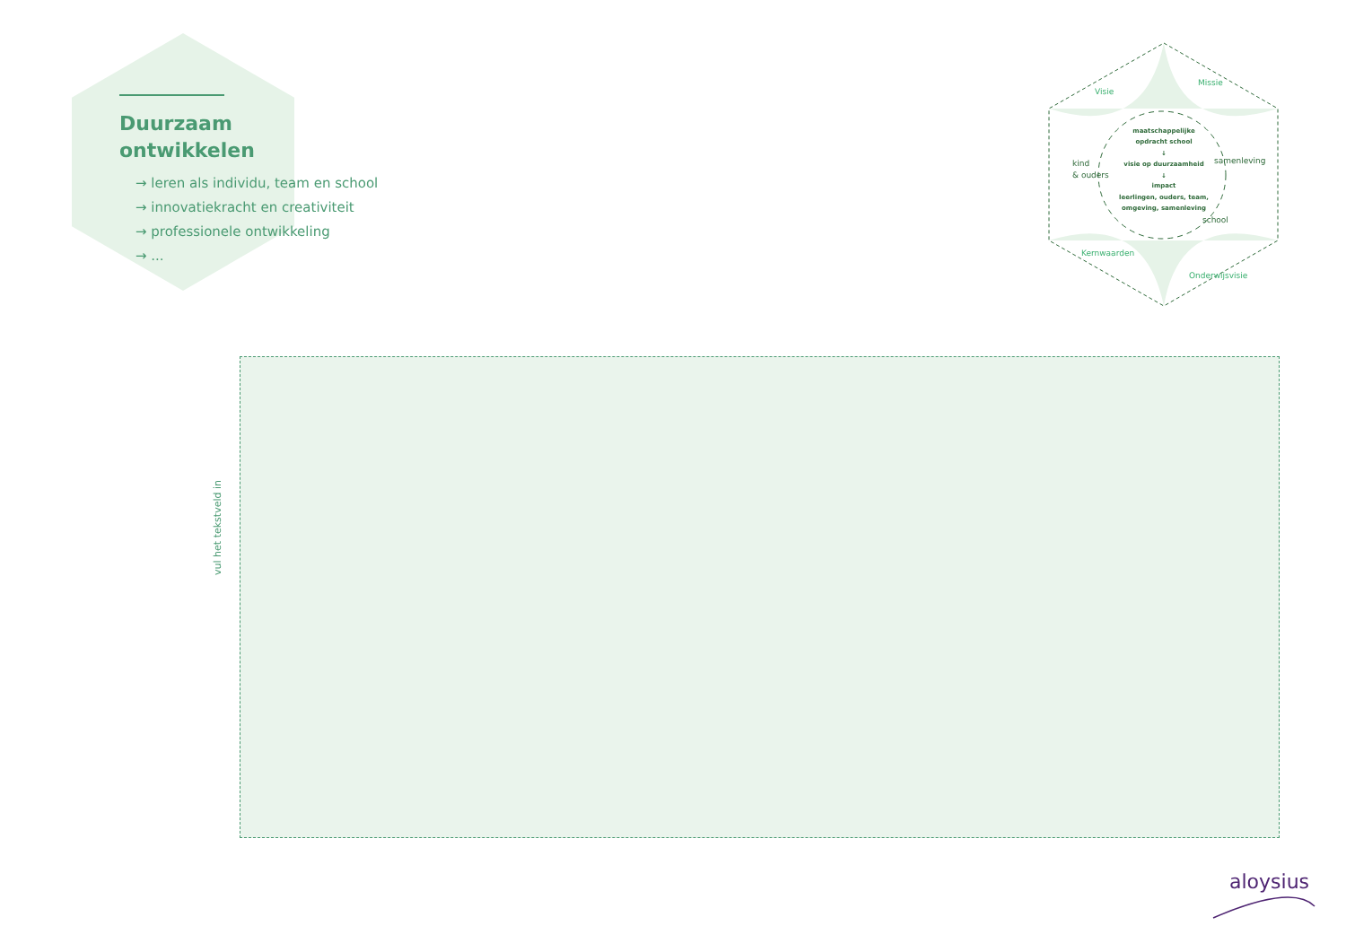Duurzaam
ontwikkelen
→ leren als individu, team en school
→ innovatiekracht en creativiteit
→ professionele ontwikkeling
→ ...
Visie
Missie
Kernwaarden
Onderwijsvisie
maatschappelijke
opdracht school
↓
visie op duurzaamheid
↓
impact
leerlingen, ouders, team,
omgeving, samenleving
kind
& ouders
samenleving
school
vul het tekstveld in
aloysius